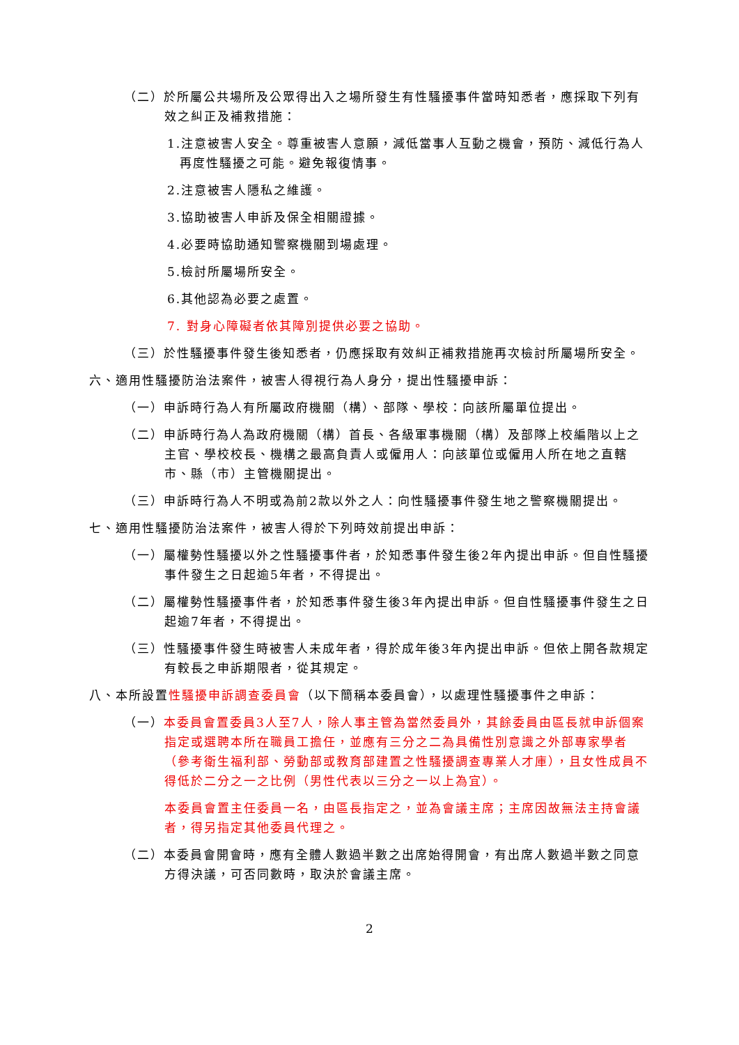（二）於所屬公共場所及公眾得出入之場所發生有性騷擾事件當時知悉者，應採取下列有效之糾正及補救措施：
1.注意被害人安全。尊重被害人意願，減低當事人互動之機會，預防、減低行為人再度性騷擾之可能。避免報復情事。
2.注意被害人隱私之維護。
3.協助被害人申訴及保全相關證據。
4.必要時協助通知警察機關到場處理。
5.檢討所屬場所安全。
6.其他認為必要之處置。
7. 對身心障礙者依其障別提供必要之協助。
（三）於性騷擾事件發生後知悉者，仍應採取有效糾正補救措施再次檢討所屬場所安全。
六、適用性騷擾防治法案件，被害人得視行為人身分，提出性騷擾申訴：
（一）申訴時行為人有所屬政府機關（構）、部隊、學校：向該所屬單位提出。
（二）申訴時行為人為政府機關（構）首長、各級軍事機關（構）及部隊上校編階以上之主官、學校校長、機構之最高負責人或僱用人：向該單位或僱用人所在地之直轄市、縣（市）主管機關提出。
（三）申訴時行為人不明或為前2款以外之人：向性騷擾事件發生地之警察機關提出。
七、適用性騷擾防治法案件，被害人得於下列時效前提出申訴：
（一）屬權勢性騷擾以外之性騷擾事件者，於知悉事件發生後2年內提出申訴。但自性騷擾事件發生之日起逾5年者，不得提出。
（二）屬權勢性騷擾事件者，於知悉事件發生後3年內提出申訴。但自性騷擾事件發生之日起逾7年者，不得提出。
（三）性騷擾事件發生時被害人未成年者，得於成年後3年內提出申訴。但依上開各款規定有較長之申訴期限者，從其規定。
八、本所設置性騷擾申訴調查委員會（以下簡稱本委員會），以處理性騷擾事件之申訴：
（一）本委員會置委員3人至7人，除人事主管為當然委員外，其餘委員由區長就申訴個案指定或選聘本所在職員工擔任，並應有三分之二為具備性別意識之外部專家學者（參考衛生福利部、勞動部或教育部建置之性騷擾調查專業人才庫），且女性成員不得低於二分之一之比例（男性代表以三分之一以上為宜）。
本委員會置主任委員一名，由區長指定之，並為會議主席；主席因故無法主持會議者，得另指定其他委員代理之。
（二）本委員會開會時，應有全體人數過半數之出席始得開會，有出席人數過半數之同意方得決議，可否同數時，取決於會議主席。
2